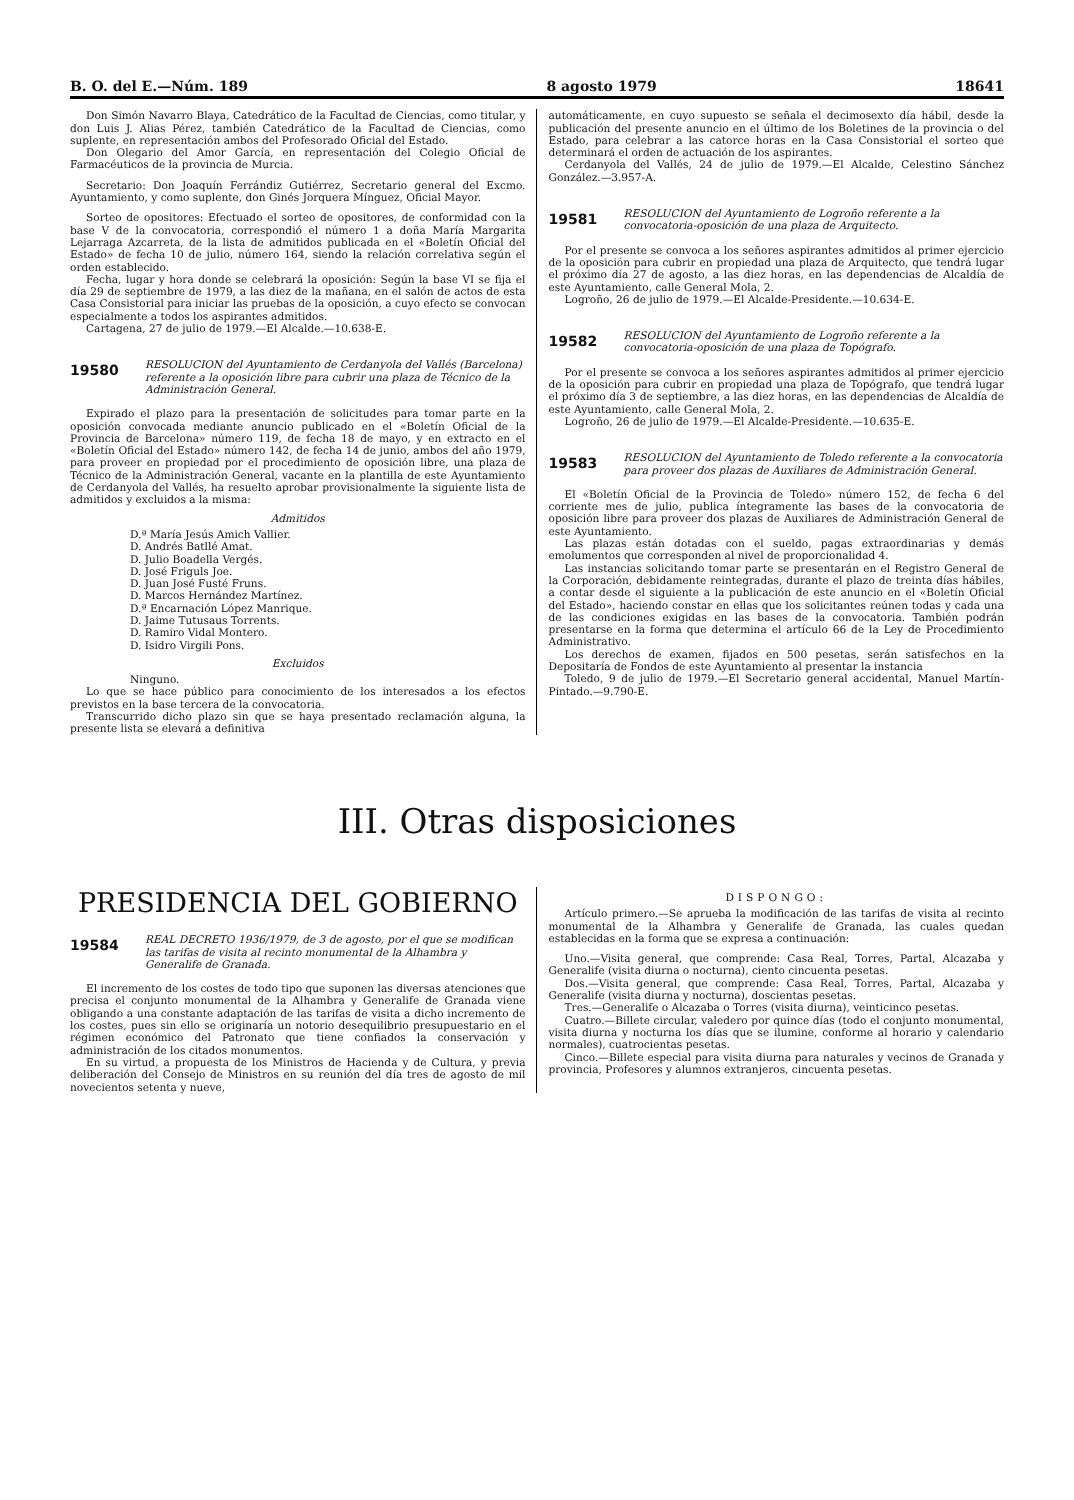B. O. del E.—Núm. 189 8 agosto 1979 18641
Don Simón Navarro Blaya, Catedrático de la Facultad de Ciencias, como titular, y don Luis J. Alias Pérez, también Catedrático de la Facultad de Ciencias, como suplente, en representación ambos del Profesorado Oficial del Estado.
Don Olegario del Amor García, en representación del Colegio Oficial de Farmacéuticos de la provincia de Murcia.
Secretario: Don Joaquín Ferrándiz Gutiérrez, Secretario general del Excmo. Ayuntamiento, y como suplente, don Ginés Jorquera Mínguez, Oficial Mayor.
Sorteo de opositores: Efectuado el sorteo de opositores, de conformidad con la base V de la convocatoria, correspondió el número 1 a doña María Margarita Lejarraga Azcarreta, de la lista de admitidos publicada en el «Boletín Oficial del Estado» de fecha 10 de julio, número 164, siendo la relación correlativa según el orden establecido.
Fecha, lugar y hora donde se celebrará la oposición: Según la base VI se fija el día 29 de septiembre de 1979, a las diez de la mañana, en el salón de actos de esta Casa Consistorial para iniciar las pruebas de la oposición, a cuyo efecto se convocan especialmente a todos los aspirantes admitidos.
Cartagena, 27 de julio de 1979.—El Alcalde.—10.638-E.
19580
RESOLUCION del Ayuntamiento de Cerdanyola del Vallés (Barcelona) referente a la oposición libre para cubrir una plaza de Técnico de la Administración General.
Expirado el plazo para la presentación de solicitudes para tomar parte en la oposición convocada mediante anuncio publicado en el «Boletín Oficial de la Provincia de Barcelona» número 119, de fecha 18 de mayo, y en extracto en el «Boletín Oficial del Estado» número 142, de fecha 14 de junio, ambos del año 1979, para proveer en propiedad por el procedimiento de oposición libre, una plaza de Técnico de la Administración General, vacante en la plantilla de este Ayuntamiento de Cerdanyola del Vallés, ha resuelto aprobar provisionalmente la siguiente lista de admitidos y excluidos a la misma:
Admitidos
D.ª María Jesús Amich Vallier.
D. Andrés Batllé Amat.
D. Julio Boadella Vergés.
D. José Friguls Joe.
D. Juan José Fusté Fruns.
D. Marcos Hernández Martínez.
D.ª Encarnación López Manrique.
D. Jaime Tutusaus Torrents.
D. Ramiro Vidal Montero.
D. Isidro Virgili Pons.
Excluidos
Ninguno.
Lo que se hace público para conocimiento de los interesados a los efectos previstos en la base tercera de la convocatoria.
Transcurrido dicho plazo sin que se haya presentado reclamación alguna, la presente lista se elevará a definitiva
automáticamente, en cuyo supuesto se señala el decimosexto día hábil, desde la publicación del presente anuncio en el último de los Boletines de la provincia o del Estado, para celebrar a las catorce horas en la Casa Consistorial el sorteo que determinará el orden de actuación de los aspirantes.
Cerdanyola del Vallés, 24 de julio de 1979.—El Alcalde, Celestino Sánchez González.—3.957-A.
19581
RESOLUCION del Ayuntamiento de Logroño referente a la convocatoria-oposición de una plaza de Arquitecto.
Por el presente se convoca a los señores aspirantes admitidos al primer ejercicio de la oposición para cubrir en propiedad una plaza de Arquitecto, que tendrá lugar el próximo día 27 de agosto, a las diez horas, en las dependencias de Alcaldía de este Ayuntamiento, calle General Mola, 2.
Logroño, 26 de julio de 1979.—El Alcalde-Presidente.—10.634-E.
19582
RESOLUCION del Ayuntamiento de Logroño referente a la convocatoria-oposición de una plaza de Topógrafo.
Por el presente se convoca a los señores aspirantes admitidos al primer ejercicio de la oposición para cubrir en propiedad una plaza de Topógrafo, que tendrá lugar el próximo día 3 de septiembre, a las diez horas, en las dependencias de Alcaldía de este Ayuntamiento, calle General Mola, 2.
Logroño, 26 de julio de 1979.—El Alcalde-Presidente.—10.635-E.
19583
RESOLUCION del Ayuntamiento de Toledo referente a la convocatoria para proveer dos plazas de Auxiliares de Administración General.
El «Boletín Oficial de la Provincia de Toledo» número 152, de fecha 6 del corriente mes de julio, publica íntegramente las bases de la convocatoria de oposición libre para proveer dos plazas de Auxiliares de Administración General de este Ayuntamiento.
Las plazas están dotadas con el sueldo, pagas extraordinarias y demás emolumentos que corresponden al nivel de proporcionalidad 4.
Las instancias solicitando tomar parte se presentarán en el Registro General de la Corporación, debidamente reintegradas, durante el plazo de treinta días hábiles, a contar desde el siguiente a la publicación de este anuncio en el «Boletín Oficial del Estado», haciendo constar en ellas que los solicitantes reúnen todas y cada una de las condiciones exigidas en las bases de la convocatoria. También podrán presentarse en la forma que determina el artículo 66 de la Ley de Procedimiento Administrativo.
Los derechos de examen, fijados en 500 pesetas, serán satisfechos en la Depositaría de Fondos de este Ayuntamiento al presentar la instancia
Toledo, 9 de julio de 1979.—El Secretario general accidental, Manuel Martín-Pintado.—9.790-E.
III. Otras disposiciones
PRESIDENCIA DEL GOBIERNO
19584
REAL DECRETO 1936/1979, de 3 de agosto, por el que se modifican las tarifas de visita al recinto monumental de la Alhambra y Generalife de Granada.
El incremento de los costes de todo tipo que suponen las diversas atenciones que precisa el conjunto monumental de la Alhambra y Generalife de Granada viene obligando a una constante adaptación de las tarifas de visita a dicho incremento de los costes, pues sin ello se originaría un notorio desequilibrio presupuestario en el régimen económico del Patronato que tiene confiados la conservación y administración de los citados monumentos.
En su virtud, a propuesta de los Ministros de Hacienda y de Cultura, y previa deliberación del Consejo de Ministros en su reunión del día tres de agosto de mil novecientos setenta y nueve,
DISPONGO:
Artículo primero.—Se aprueba la modificación de las tarifas de visita al recinto monumental de la Alhambra y Generalife de Granada, las cuales quedan establecidas en la forma que se expresa a continuación:
Uno.—Visita general, que comprende: Casa Real, Torres, Partal, Alcazaba y Generalife (visita diurna o nocturna), ciento cincuenta pesetas.
Dos.—Visita general, que comprende: Casa Real, Torres, Partal, Alcazaba y Generalife (visita diurna y nocturna), doscientas pesetas.
Tres.—Generalife o Alcazaba o Torres (visita diurna), veinticinco pesetas.
Cuatro.—Billete circular, valedero por quince días (todo el conjunto monumental, visita diurna y nocturna los días que se ilumine, conforme al horario y calendario normales), cuatrocientas pesetas.
Cinco.—Billete especial para visita diurna para naturales y vecinos de Granada y provincia, Profesores y alumnos extranjeros, cincuenta pesetas.